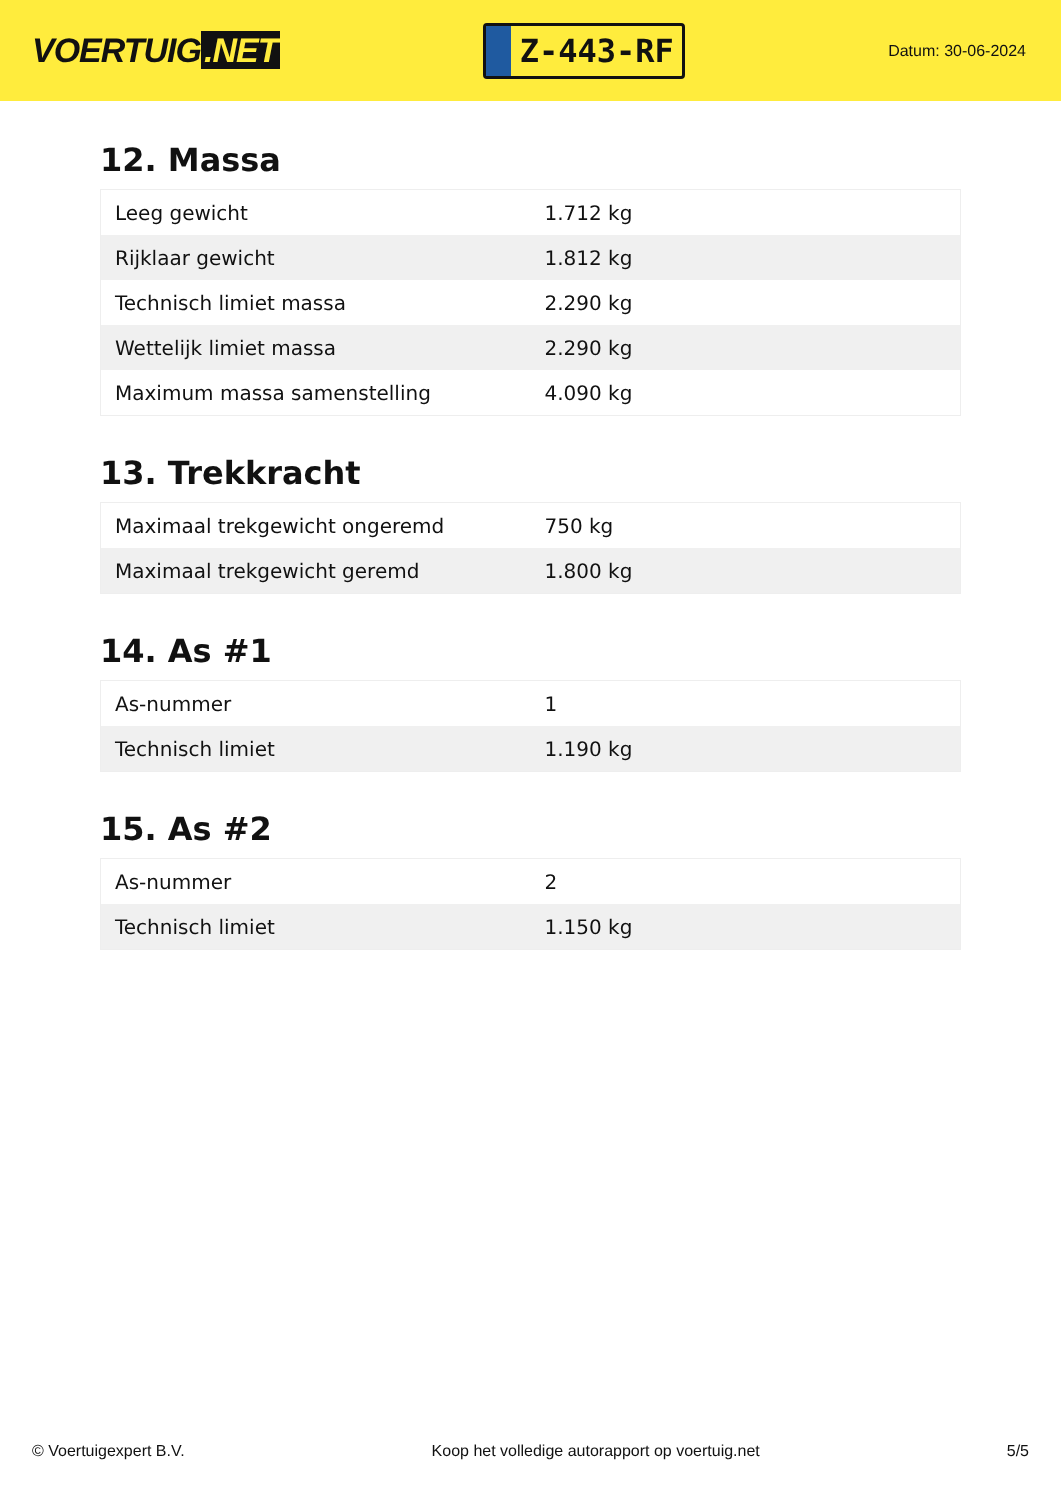VOERTUIG.NET
Z-443-RF
Datum: 30-06-2024
12. Massa
| Leeg gewicht | 1.712 kg |
| Rijklaar gewicht | 1.812 kg |
| Technisch limiet massa | 2.290 kg |
| Wettelijk limiet massa | 2.290 kg |
| Maximum massa samenstelling | 4.090 kg |
13. Trekkracht
| Maximaal trekgewicht ongeremd | 750 kg |
| Maximaal trekgewicht geremd | 1.800 kg |
14. As #1
| As-nummer | 1 |
| Technisch limiet | 1.190 kg |
15. As #2
| As-nummer | 2 |
| Technisch limiet | 1.150 kg |
© Voertuigexpert B.V. Koop het volledige autorapport op voertuig.net 5/5